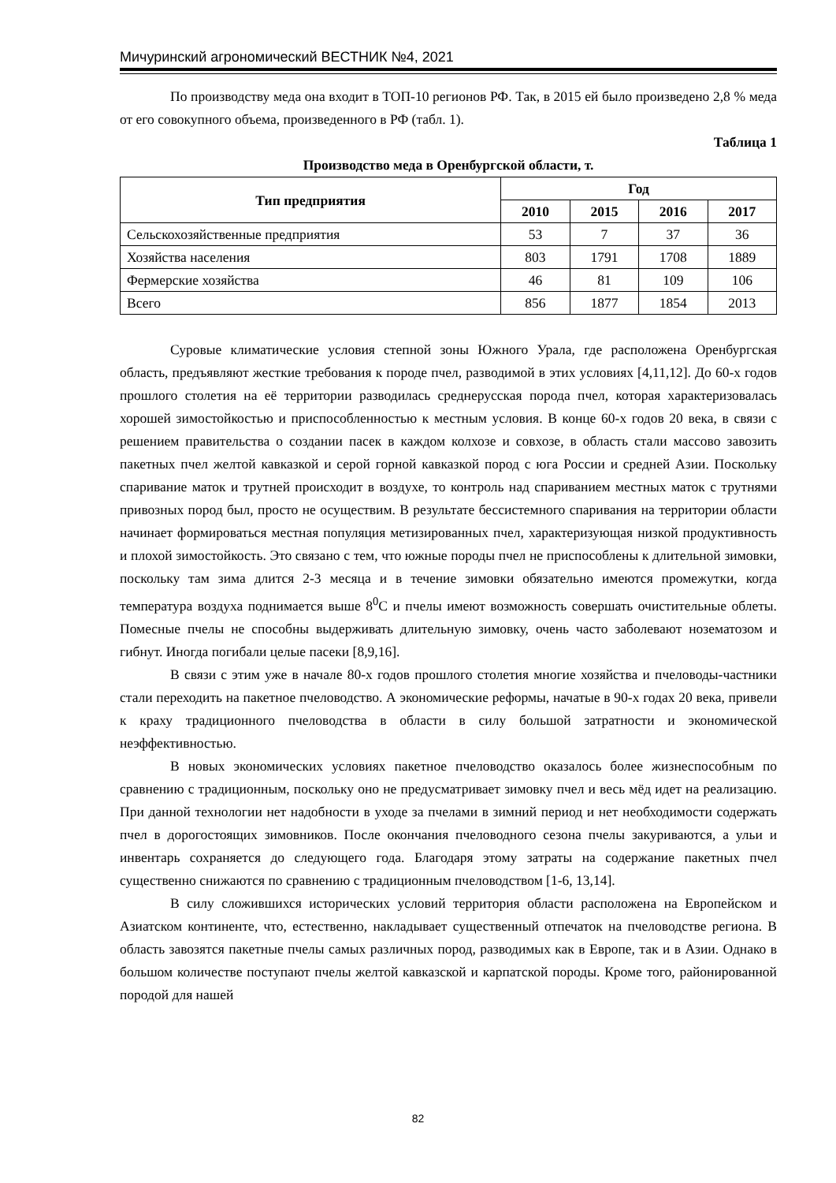Мичуринский агрономический ВЕСТНИК №4, 2021
По производству меда она входит в ТОП-10 регионов РФ. Так, в 2015 ей было произведено 2,8 % меда от его совокупного объема, произведенного в РФ (табл. 1).
Таблица 1
Производство меда в Оренбургской области, т.
| Тип предприятия | Год | | | |
| --- | --- | --- | --- | --- |
| | 2010 | 2015 | 2016 | 2017 |
| Сельскохозяйственные предприятия | 53 | 7 | 37 | 36 |
| Хозяйства населения | 803 | 1791 | 1708 | 1889 |
| Фермерские хозяйства | 46 | 81 | 109 | 106 |
| Всего | 856 | 1877 | 1854 | 2013 |
Суровые климатические условия степной зоны Южного Урала, где расположена Оренбургская область, предъявляют жесткие требования к породе пчел, разводимой в этих условиях [4,11,12]. До 60-х годов прошлого столетия на её территории разводилась среднерусская порода пчел, которая характеризовалась хорошей зимостойкостью и приспособленностью к местным условия. В конце 60-х годов 20 века, в связи с решением правительства о создании пасек в каждом колхозе и совхозе, в область стали массово завозить пакетных пчел желтой кавказкой и серой горной кавказкой пород с юга России и средней Азии. Поскольку спаривание маток и трутней происходит в воздухе, то контроль над спариванием местных маток с трутнями привозных пород был, просто не осуществим. В результате бессистемного спаривания на территории области начинает формироваться местная популяция метизированных пчел, характеризующая низкой продуктивность и плохой зимостойкость. Это связано с тем, что южные породы пчел не приспособлены к длительной зимовки, поскольку там зима длится 2-3 месяца и в течение зимовки обязательно имеются промежутки, когда температура воздуха поднимается выше 8<sup>0</sup>С и пчелы имеют возможность совершать очистительные облеты. Помесные пчелы не способны выдерживать длительную зимовку, очень часто заболевают нозематозом и гибнут. Иногда погибали целые пасеки [8,9,16].
В связи с этим уже в начале 80-х годов прошлого столетия многие хозяйства и пчеловоды-частники стали переходить на пакетное пчеловодство. А экономические реформы, начатые в 90-х годах 20 века, привели к краху традиционного пчеловодства в области в силу большой затратности и экономической неэффективностью.
В новых экономических условиях пакетное пчеловодство оказалось более жизнеспособным по сравнению с традиционным, поскольку оно не предусматривает зимовку пчел и весь мёд идет на реализацию. При данной технологии нет надобности в уходе за пчелами в зимний период и нет необходимости содержать пчел в дорогостоящих зимовников. После окончания пчеловодного сезона пчелы закуриваются, а ульи и инвентарь сохраняется до следующего года. Благодаря этому затраты на содержание пакетных пчел существенно снижаются по сравнению с традиционным пчеловодством [1-6, 13,14].
В силу сложившихся исторических условий территория области расположена на Европейском и Азиатском континенте, что, естественно, накладывает существенный отпечаток на пчеловодстве региона. В область завозятся пакетные пчелы самых различных пород, разводимых как в Европе, так и в Азии. Однако в большом количестве поступают пчелы желтой кавказской и карпатской породы. Кроме того, районированной породой для нашей
82